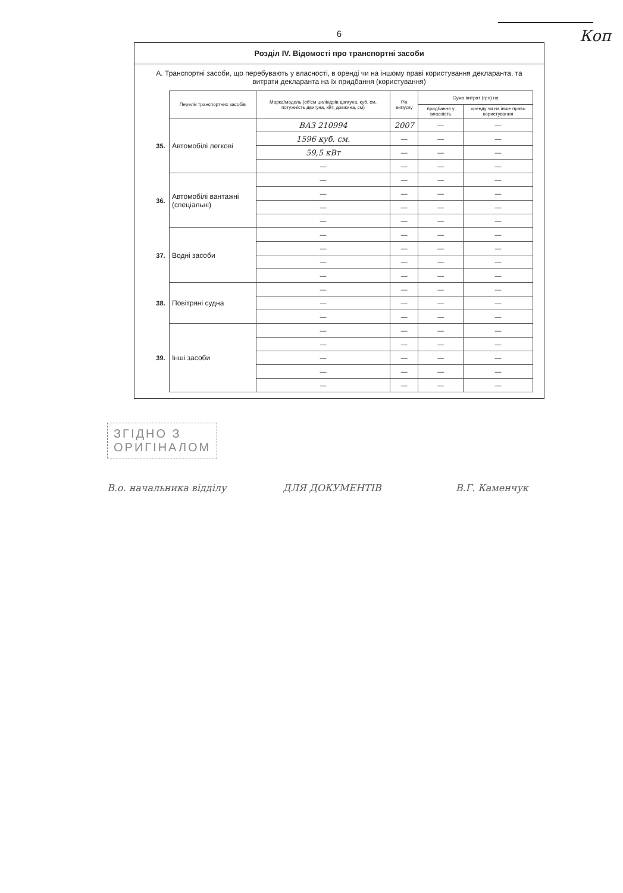Коп
6
Розділ IV. Відомості про транспортні засоби
А. Транспортні засоби, що перебувають у власності, в оренді чи на іншому праві користування декларанта, та витрати декларанта на їх придбання (користування)
| | Перелік транспортних засобів | Марка/модель (об'єм циліндрів двигуна, куб. см, потужність двигуна, кВт, довжина, см) | Рік випуску | Сума витрат (грн) на | |
| --- | --- | --- | --- | --- | --- |
| | | | | придбання у власність | оренду чи на інше право користування |
| 35. | Автомобілі легкові | ВАЗ 210994 | 2007 | — | — |
| | | 1596 куб. см. | — | — | — |
| | | 59,5 кВт | — | — | — |
| | | — | — | — | — |
| 36. | Автомобілі вантажні (спеціальні) | — | — | — | — |
| | | — | — | — | — |
| | | — | — | — | — |
| | | — | — | — | — |
| 37. | Водні засоби | — | — | — | — |
| | | — | — | — | — |
| | | — | — | — | — |
| | | — | — | — | — |
| 38. | Повітряні судна | — | — | — | — |
| | | — | — | — | — |
| | | — | — | — | — |
| 39. | Інші засоби | — | — | — | — |
| | | — | — | — | — |
| | | — | — | — | — |
| | | — | — | — | — |
| | | — | — | — | — |
ЗГІДНО З
ОРИГІНАЛОМ
В.о. начальника відділу ДЛЯ ДОКУМЕНТІВ В.Г. Каменчук